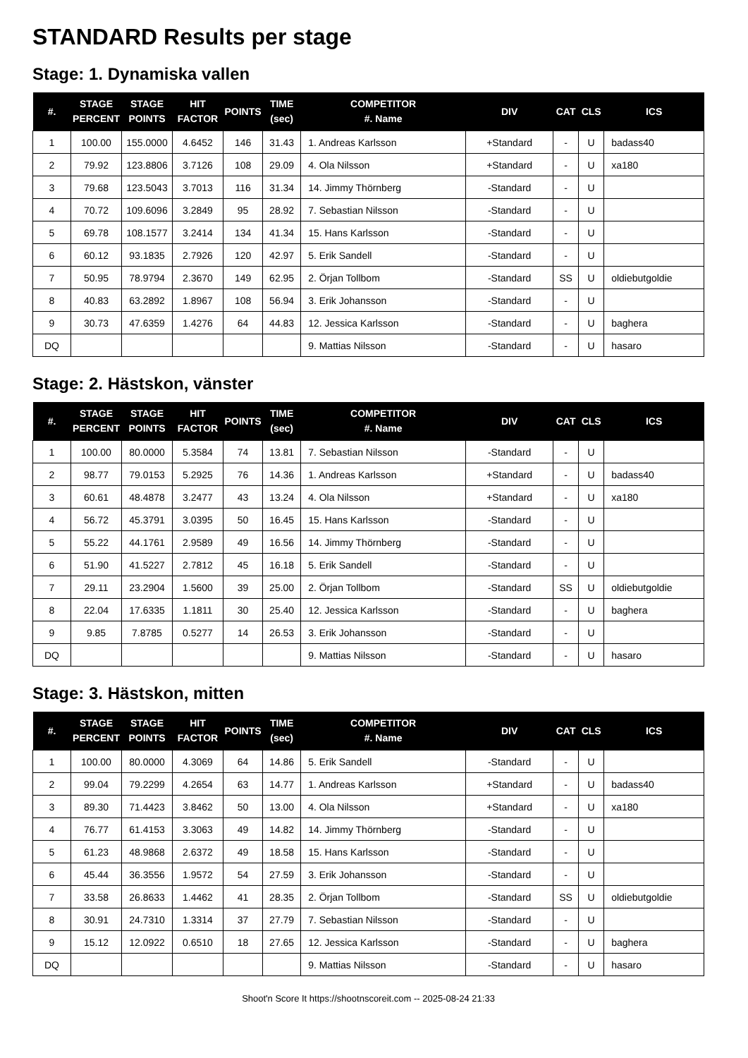STANDARD Results per stage
Stage: 1. Dynamiska vallen
| #. | STAGE PERCENT | STAGE POINTS | HIT FACTOR | POINTS | TIME (sec) | COMPETITOR #. Name | DIV | CAT | CLS | ICS |
| --- | --- | --- | --- | --- | --- | --- | --- | --- | --- | --- |
| 1 | 100.00 | 155.0000 | 4.6452 | 146 | 31.43 | 1. Andreas Karlsson | +Standard | - | U | badass40 |
| 2 | 79.92 | 123.8806 | 3.7126 | 108 | 29.09 | 4. Ola Nilsson | +Standard | - | U | xa180 |
| 3 | 79.68 | 123.5043 | 3.7013 | 116 | 31.34 | 14. Jimmy Thörnberg | -Standard | - | U | |
| 4 | 70.72 | 109.6096 | 3.2849 | 95 | 28.92 | 7. Sebastian Nilsson | -Standard | - | U | |
| 5 | 69.78 | 108.1577 | 3.2414 | 134 | 41.34 | 15. Hans Karlsson | -Standard | - | U | |
| 6 | 60.12 | 93.1835 | 2.7926 | 120 | 42.97 | 5. Erik Sandell | -Standard | - | U | |
| 7 | 50.95 | 78.9794 | 2.3670 | 149 | 62.95 | 2. Örjan Tollbom | -Standard | SS | U | oldiebutgoldie |
| 8 | 40.83 | 63.2892 | 1.8967 | 108 | 56.94 | 3. Erik Johansson | -Standard | - | U | |
| 9 | 30.73 | 47.6359 | 1.4276 | 64 | 44.83 | 12. Jessica Karlsson | -Standard | - | U | baghera |
| DQ | | | | | | 9. Mattias Nilsson | -Standard | - | U | hasaro |
Stage: 2. Hästskon, vänster
| #. | STAGE PERCENT | STAGE POINTS | HIT FACTOR | POINTS | TIME (sec) | COMPETITOR #. Name | DIV | CAT | CLS | ICS |
| --- | --- | --- | --- | --- | --- | --- | --- | --- | --- | --- |
| 1 | 100.00 | 80.0000 | 5.3584 | 74 | 13.81 | 7. Sebastian Nilsson | -Standard | - | U | |
| 2 | 98.77 | 79.0153 | 5.2925 | 76 | 14.36 | 1. Andreas Karlsson | +Standard | - | U | badass40 |
| 3 | 60.61 | 48.4878 | 3.2477 | 43 | 13.24 | 4. Ola Nilsson | +Standard | - | U | xa180 |
| 4 | 56.72 | 45.3791 | 3.0395 | 50 | 16.45 | 15. Hans Karlsson | -Standard | - | U | |
| 5 | 55.22 | 44.1761 | 2.9589 | 49 | 16.56 | 14. Jimmy Thörnberg | -Standard | - | U | |
| 6 | 51.90 | 41.5227 | 2.7812 | 45 | 16.18 | 5. Erik Sandell | -Standard | - | U | |
| 7 | 29.11 | 23.2904 | 1.5600 | 39 | 25.00 | 2. Örjan Tollbom | -Standard | SS | U | oldiebutgoldie |
| 8 | 22.04 | 17.6335 | 1.1811 | 30 | 25.40 | 12. Jessica Karlsson | -Standard | - | U | baghera |
| 9 | 9.85 | 7.8785 | 0.5277 | 14 | 26.53 | 3. Erik Johansson | -Standard | - | U | |
| DQ | | | | | | 9. Mattias Nilsson | -Standard | - | U | hasaro |
Stage: 3. Hästskon, mitten
| #. | STAGE PERCENT | STAGE POINTS | HIT FACTOR | POINTS | TIME (sec) | COMPETITOR #. Name | DIV | CAT | CLS | ICS |
| --- | --- | --- | --- | --- | --- | --- | --- | --- | --- | --- |
| 1 | 100.00 | 80.0000 | 4.3069 | 64 | 14.86 | 5. Erik Sandell | -Standard | - | U | |
| 2 | 99.04 | 79.2299 | 4.2654 | 63 | 14.77 | 1. Andreas Karlsson | +Standard | - | U | badass40 |
| 3 | 89.30 | 71.4423 | 3.8462 | 50 | 13.00 | 4. Ola Nilsson | +Standard | - | U | xa180 |
| 4 | 76.77 | 61.4153 | 3.3063 | 49 | 14.82 | 14. Jimmy Thörnberg | -Standard | - | U | |
| 5 | 61.23 | 48.9868 | 2.6372 | 49 | 18.58 | 15. Hans Karlsson | -Standard | - | U | |
| 6 | 45.44 | 36.3556 | 1.9572 | 54 | 27.59 | 3. Erik Johansson | -Standard | - | U | |
| 7 | 33.58 | 26.8633 | 1.4462 | 41 | 28.35 | 2. Örjan Tollbom | -Standard | SS | U | oldiebutgoldie |
| 8 | 30.91 | 24.7310 | 1.3314 | 37 | 27.79 | 7. Sebastian Nilsson | -Standard | - | U | |
| 9 | 15.12 | 12.0922 | 0.6510 | 18 | 27.65 | 12. Jessica Karlsson | -Standard | - | U | baghera |
| DQ | | | | | | 9. Mattias Nilsson | -Standard | - | U | hasaro |
Shoot'n Score It https://shootnscoreit.com -- 2025-08-24 21:33